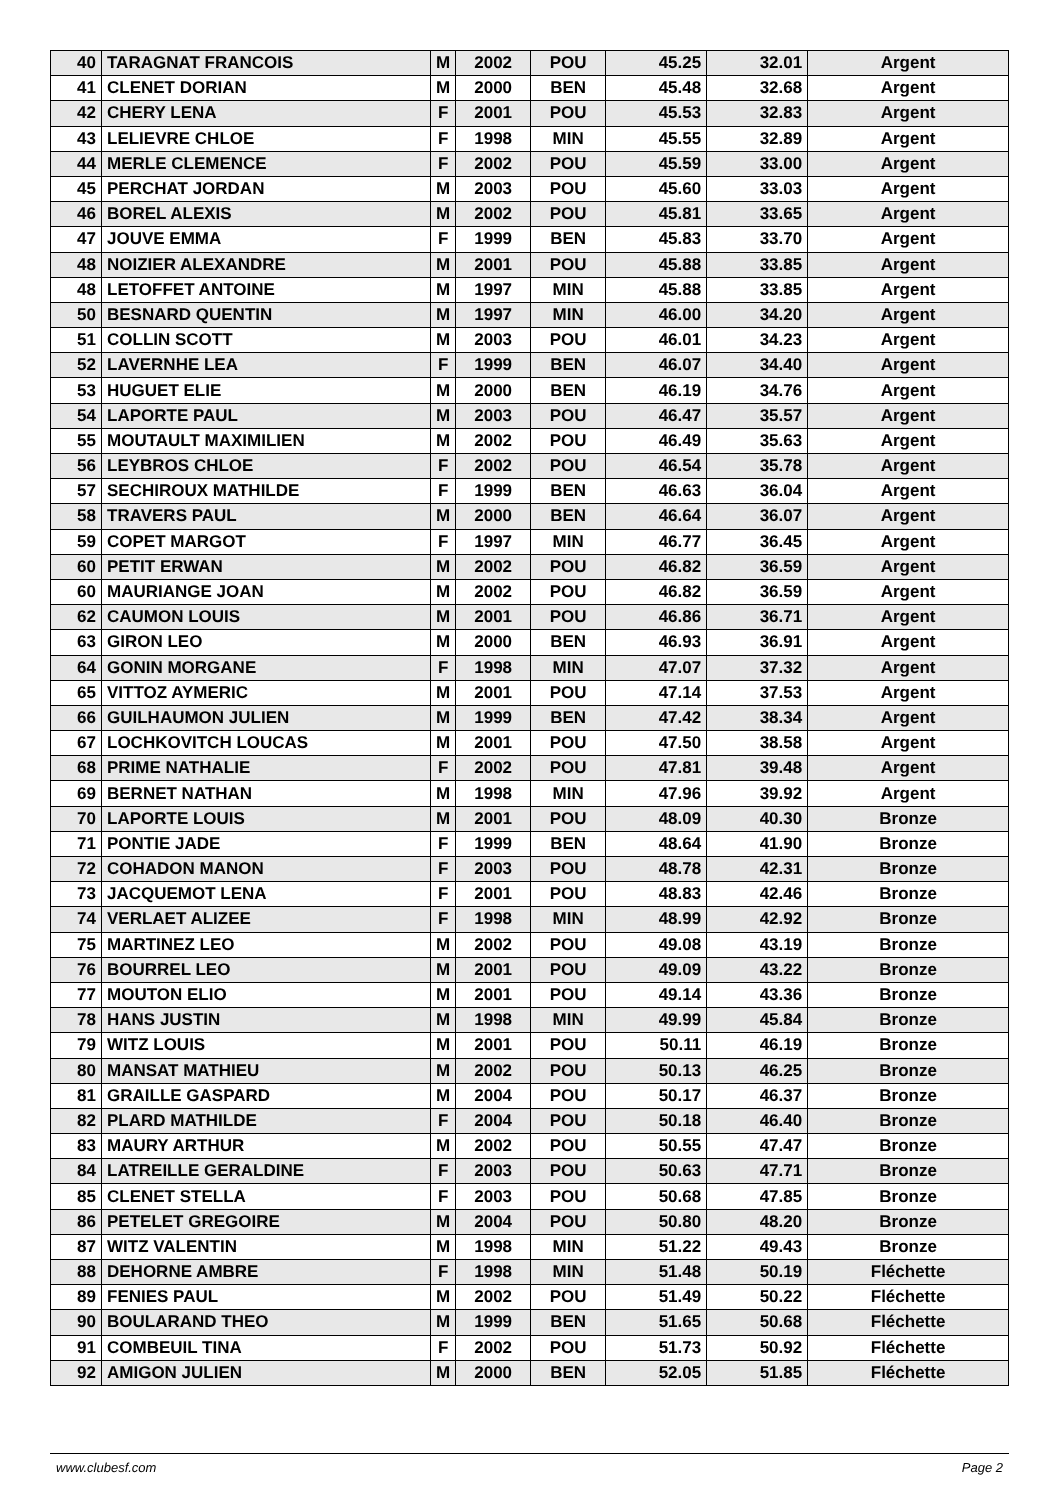| 40 | TARAGNAT FRANCOIS | M | 2002 | POU | 45.25 | 32.01 | Argent |
| 41 | CLENET DORIAN | M | 2000 | BEN | 45.48 | 32.68 | Argent |
| 42 | CHERY LENA | F | 2001 | POU | 45.53 | 32.83 | Argent |
| 43 | LELIEVRE CHLOE | F | 1998 | MIN | 45.55 | 32.89 | Argent |
| 44 | MERLE CLEMENCE | F | 2002 | POU | 45.59 | 33.00 | Argent |
| 45 | PERCHAT JORDAN | M | 2003 | POU | 45.60 | 33.03 | Argent |
| 46 | BOREL ALEXIS | M | 2002 | POU | 45.81 | 33.65 | Argent |
| 47 | JOUVE EMMA | F | 1999 | BEN | 45.83 | 33.70 | Argent |
| 48 | NOIZIER ALEXANDRE | M | 2001 | POU | 45.88 | 33.85 | Argent |
| 48 | LETOFFET ANTOINE | M | 1997 | MIN | 45.88 | 33.85 | Argent |
| 50 | BESNARD QUENTIN | M | 1997 | MIN | 46.00 | 34.20 | Argent |
| 51 | COLLIN SCOTT | M | 2003 | POU | 46.01 | 34.23 | Argent |
| 52 | LAVERNHE LEA | F | 1999 | BEN | 46.07 | 34.40 | Argent |
| 53 | HUGUET ELIE | M | 2000 | BEN | 46.19 | 34.76 | Argent |
| 54 | LAPORTE PAUL | M | 2003 | POU | 46.47 | 35.57 | Argent |
| 55 | MOUTAULT MAXIMILIEN | M | 2002 | POU | 46.49 | 35.63 | Argent |
| 56 | LEYBROS CHLOE | F | 2002 | POU | 46.54 | 35.78 | Argent |
| 57 | SECHIROUX MATHILDE | F | 1999 | BEN | 46.63 | 36.04 | Argent |
| 58 | TRAVERS PAUL | M | 2000 | BEN | 46.64 | 36.07 | Argent |
| 59 | COPET MARGOT | F | 1997 | MIN | 46.77 | 36.45 | Argent |
| 60 | PETIT ERWAN | M | 2002 | POU | 46.82 | 36.59 | Argent |
| 60 | MAURIANGE JOAN | M | 2002 | POU | 46.82 | 36.59 | Argent |
| 62 | CAUMON LOUIS | M | 2001 | POU | 46.86 | 36.71 | Argent |
| 63 | GIRON LEO | M | 2000 | BEN | 46.93 | 36.91 | Argent |
| 64 | GONIN MORGANE | F | 1998 | MIN | 47.07 | 37.32 | Argent |
| 65 | VITTOZ AYMERIC | M | 2001 | POU | 47.14 | 37.53 | Argent |
| 66 | GUILHAUMON JULIEN | M | 1999 | BEN | 47.42 | 38.34 | Argent |
| 67 | LOCHKOVITCH LOUCAS | M | 2001 | POU | 47.50 | 38.58 | Argent |
| 68 | PRIME NATHALIE | F | 2002 | POU | 47.81 | 39.48 | Argent |
| 69 | BERNET NATHAN | M | 1998 | MIN | 47.96 | 39.92 | Argent |
| 70 | LAPORTE LOUIS | M | 2001 | POU | 48.09 | 40.30 | Bronze |
| 71 | PONTIE JADE | F | 1999 | BEN | 48.64 | 41.90 | Bronze |
| 72 | COHADON MANON | F | 2003 | POU | 48.78 | 42.31 | Bronze |
| 73 | JACQUEMOT LENA | F | 2001 | POU | 48.83 | 42.46 | Bronze |
| 74 | VERLAET ALIZEE | F | 1998 | MIN | 48.99 | 42.92 | Bronze |
| 75 | MARTINEZ LEO | M | 2002 | POU | 49.08 | 43.19 | Bronze |
| 76 | BOURREL LEO | M | 2001 | POU | 49.09 | 43.22 | Bronze |
| 77 | MOUTON ELIO | M | 2001 | POU | 49.14 | 43.36 | Bronze |
| 78 | HANS JUSTIN | M | 1998 | MIN | 49.99 | 45.84 | Bronze |
| 79 | WITZ LOUIS | M | 2001 | POU | 50.11 | 46.19 | Bronze |
| 80 | MANSAT MATHIEU | M | 2002 | POU | 50.13 | 46.25 | Bronze |
| 81 | GRAILLE GASPARD | M | 2004 | POU | 50.17 | 46.37 | Bronze |
| 82 | PLARD MATHILDE | F | 2004 | POU | 50.18 | 46.40 | Bronze |
| 83 | MAURY ARTHUR | M | 2002 | POU | 50.55 | 47.47 | Bronze |
| 84 | LATREILLE GERALDINE | F | 2003 | POU | 50.63 | 47.71 | Bronze |
| 85 | CLENET STELLA | F | 2003 | POU | 50.68 | 47.85 | Bronze |
| 86 | PETELET GREGOIRE | M | 2004 | POU | 50.80 | 48.20 | Bronze |
| 87 | WITZ VALENTIN | M | 1998 | MIN | 51.22 | 49.43 | Bronze |
| 88 | DEHORNE AMBRE | F | 1998 | MIN | 51.48 | 50.19 | Fléchette |
| 89 | FENIES PAUL | M | 2002 | POU | 51.49 | 50.22 | Fléchette |
| 90 | BOULARAND THEO | M | 1999 | BEN | 51.65 | 50.68 | Fléchette |
| 91 | COMBEUIL TINA | F | 2002 | POU | 51.73 | 50.92 | Fléchette |
| 92 | AMIGON JULIEN | M | 2000 | BEN | 52.05 | 51.85 | Fléchette |
www.clubesf.com Page 2